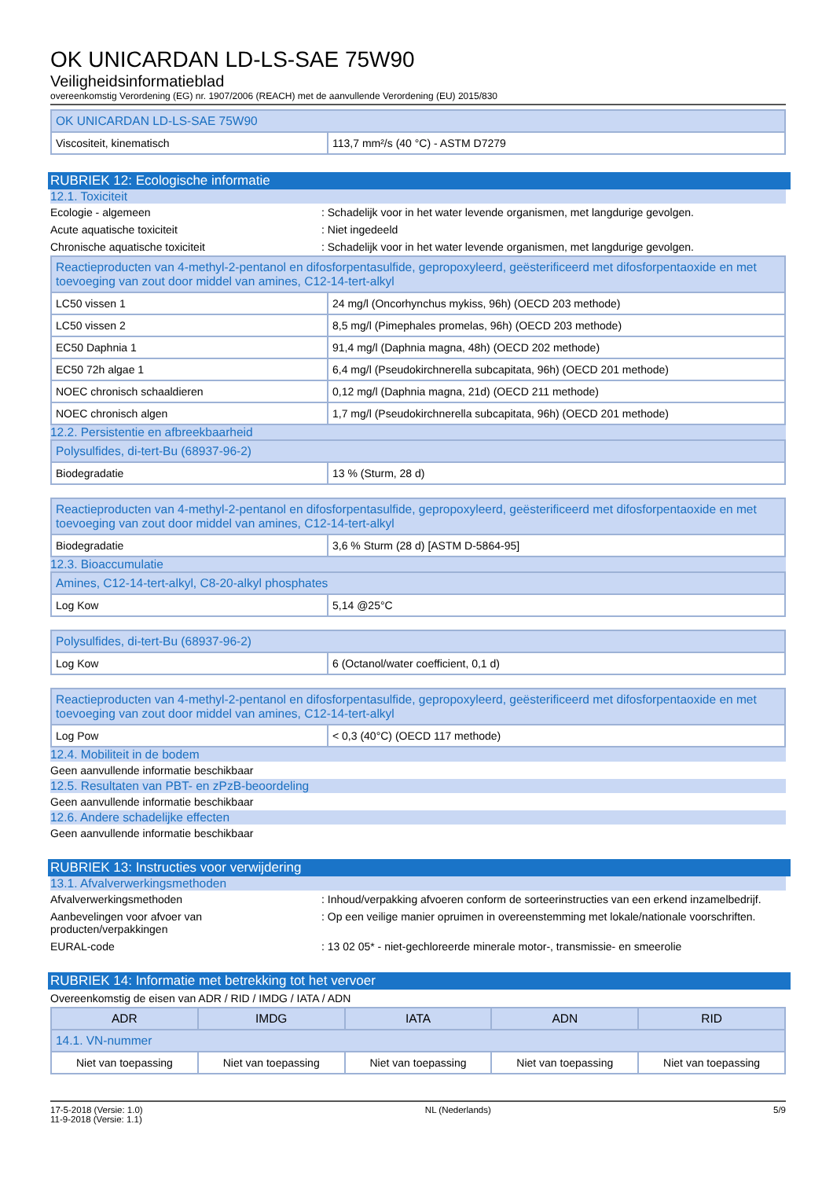OK UNICARDAN LD-LS-SAE 75W90
Veiligheidsinformatieblad
overeenkomstig Verordening (EG) nr. 1907/2006 (REACH) met de aanvullende Verordening (EU) 2015/830
| OK UNICARDAN LD-LS-SAE 75W90 | |
| Viscositeit, kinematisch | 113,7 mm²/s (40 °C) - ASTM D7279 |
RUBRIEK 12: Ecologische informatie
12.1. Toxiciteit
Ecologie - algemeen : Schadelijk voor in het water levende organismen, met langdurige gevolgen.
Acute aquatische toxiciteit : Niet ingedeeld
Chronische aquatische toxiciteit : Schadelijk voor in het water levende organismen, met langdurige gevolgen.
| Reactieproducten van 4-methyl-2-pentanol en difosforpentasulfide, gepropoxyleerd, geësterificeerd met difosforpentaoxide en met toevoeging van zout door middel van amines, C12-14-tert-alkyl | |
| LC50 vissen 1 | 24 mg/l (Oncorhynchus mykiss, 96h) (OECD 203 methode) |
| LC50 vissen 2 | 8,5 mg/l (Pimephales promelas, 96h) (OECD 203 methode) |
| EC50 Daphnia 1 | 91,4 mg/l (Daphnia magna, 48h) (OECD 202 methode) |
| EC50 72h algae 1 | 6,4 mg/l (Pseudokirchnerella subcapitata, 96h) (OECD 201 methode) |
| NOEC chronisch schaaldieren | 0,12 mg/l (Daphnia magna, 21d) (OECD 211 methode) |
| NOEC chronisch algen | 1,7 mg/l (Pseudokirchnerella subcapitata, 96h) (OECD 201 methode) |
12.2. Persistentie en afbreekbaarheid
| Polysulfides, di-tert-Bu (68937-96-2) | |
| Biodegradatie | 13 % (Sturm, 28 d) |
| Reactieproducten van 4-methyl-2-pentanol en difosforpentasulfide, gepropoxyleerd, geësterificeerd met difosforpentaoxide en met toevoeging van zout door middel van amines, C12-14-tert-alkyl | |
| Biodegradatie | 3,6 % Sturm (28 d) [ASTM D-5864-95] |
12.3. Bioaccumulatie
| Amines, C12-14-tert-alkyl, C8-20-alkyl phosphates | |
| Log Kow | 5,14 @25°C |
| Polysulfides, di-tert-Bu (68937-96-2) | |
| Log Kow | 6 (Octanol/water coefficient, 0,1 d) |
| Reactieproducten van 4-methyl-2-pentanol en difosforpentasulfide, gepropoxyleerd, geësterificeerd met difosforpentaoxide en met toevoeging van zout door middel van amines, C12-14-tert-alkyl | |
| Log Pow | < 0,3 (40°C) (OECD 117 methode) |
12.4. Mobiliteit in de bodem
Geen aanvullende informatie beschikbaar
12.5. Resultaten van PBT- en zPzB-beoordeling
Geen aanvullende informatie beschikbaar
12.6. Andere schadelijke effecten
Geen aanvullende informatie beschikbaar
RUBRIEK 13: Instructies voor verwijdering
13.1. Afvalverwerkingsmethoden
Afvalverwerkingsmethoden : Inhoud/verpakking afvoeren conform de sorteerinstructies van een erkend inzamelbedrijf.
Aanbevelingen voor afvoer van producten/verpakkingen
: Op een veilige manier opruimen in overeenstemming met lokale/nationale voorschriften.
EURAL-code : 13 02 05* - niet-gechloreerde minerale motor-, transmissie- en smeerolie
RUBRIEK 14: Informatie met betrekking tot het vervoer
Overeenkomstig de eisen van ADR / RID / IMDG / IATA / ADN
| ADR | IMDG | IATA | ADN | RID |
| 14.1. VN-nummer | | | | |
| Niet van toepassing | Niet van toepassing | Niet van toepassing | Niet van toepassing | Niet van toepassing |
17-5-2018 (Versie: 1.0)
11-9-2018 (Versie: 1.1)
NL (Nederlands) 5/9